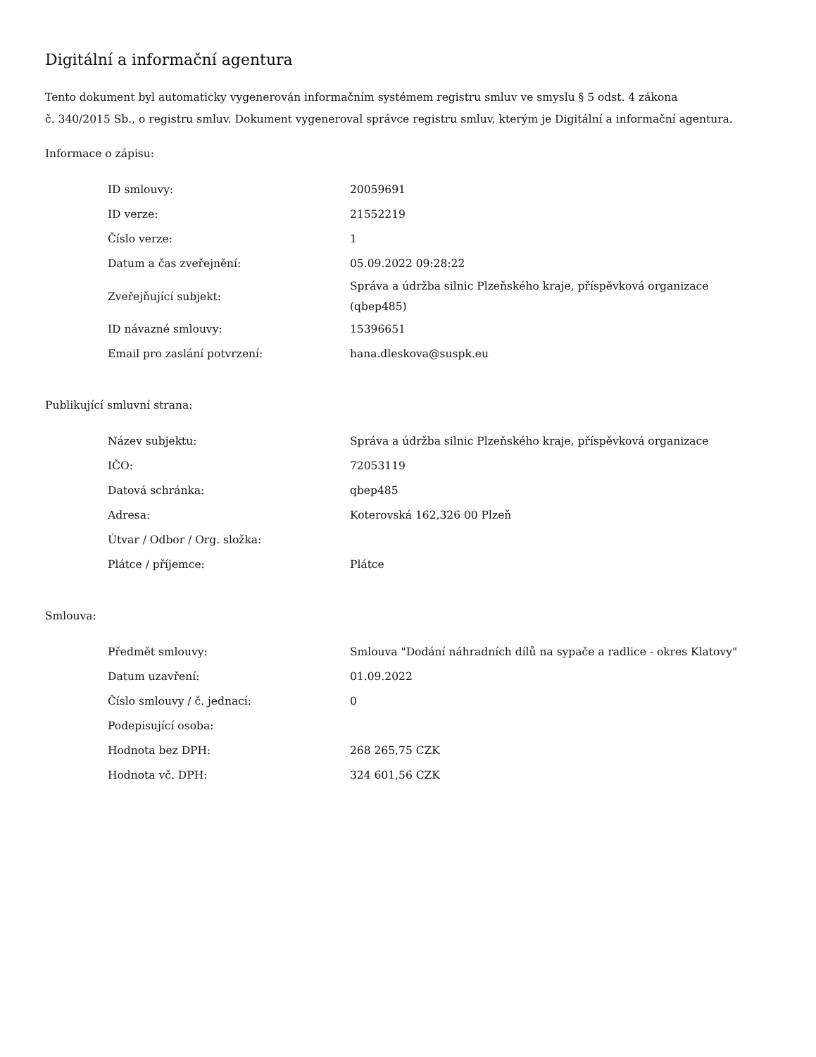Digitální a informační agentura
Tento dokument byl automaticky vygenerován informačním systémem registru smluv ve smyslu § 5 odst. 4 zákona
č. 340/2015 Sb., o registru smluv. Dokument vygeneroval správce registru smluv, kterým je Digitální a informační agentura.
Informace o zápisu:
| ID smlouvy: | 20059691 |
| ID verze: | 21552219 |
| Číslo verze: | 1 |
| Datum a čas zveřejnění: | 05.09.2022 09:28:22 |
| Zveřejňující subjekt: | Správa a údržba silnic Plzeňského kraje, příspěvková organizace (qbep485) |
| ID návazné smlouvy: | 15396651 |
| Email pro zaslání potvrzení: | hana.dleskova@suspk.eu |
Publikující smluvní strana:
| Název subjektu: | Správa a údržba silnic Plzeňského kraje, příspěvková organizace |
| IČO: | 72053119 |
| Datová schránka: | qbep485 |
| Adresa: | Koterovská 162,326 00 Plzeň |
| Útvar / Odbor / Org. složka: | |
| Plátce / příjemce: | Plátce |
Smlouva:
| Předmět smlouvy: | Smlouva "Dodání náhradních dílů na sypače a radlice - okres Klatovy" |
| Datum uzavření: | 01.09.2022 |
| Číslo smlouvy / č. jednací: | 0 |
| Podepisující osoba: | |
| Hodnota bez DPH: | 268 265,75 CZK |
| Hodnota vč. DPH: | 324 601,56 CZK |